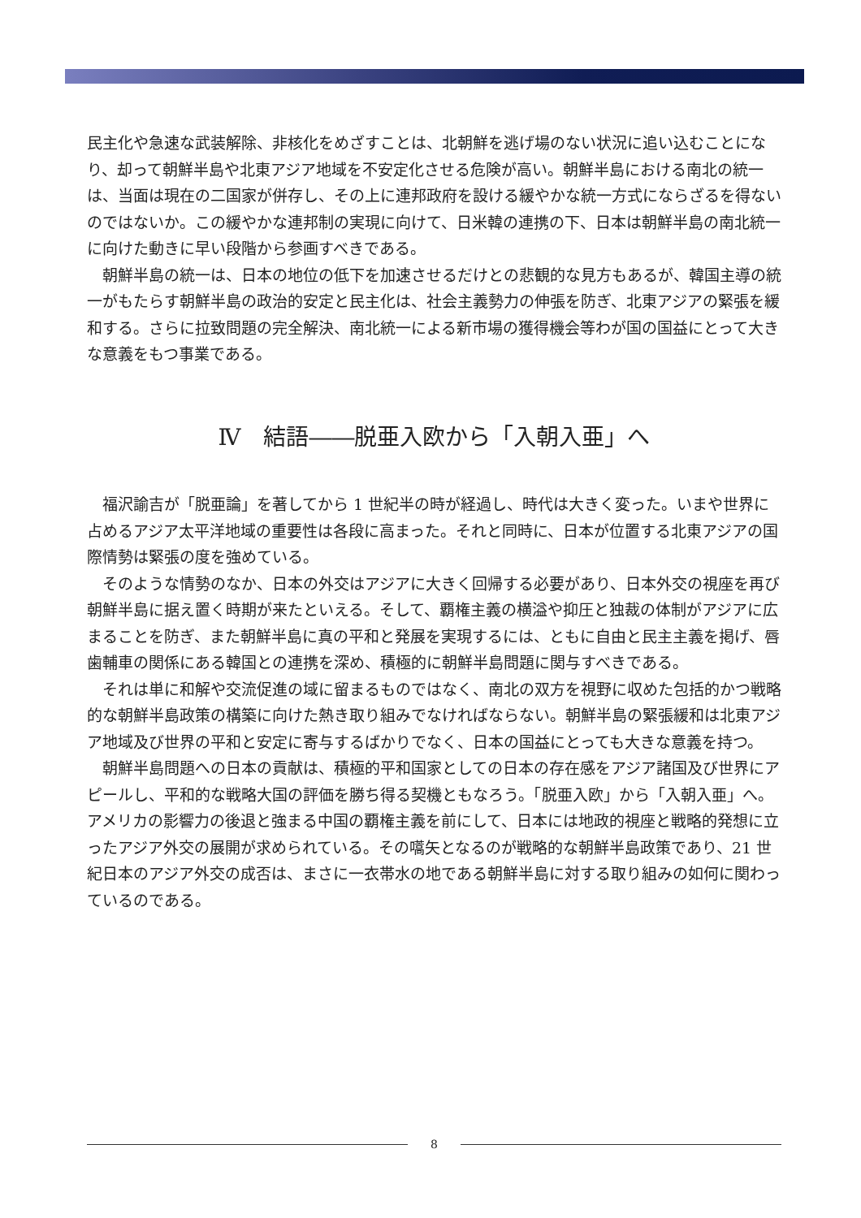民主化や急速な武装解除、非核化をめざすことは、北朝鮮を逃げ場のない状況に追い込むことになり、却って朝鮮半島や北東アジア地域を不安定化させる危険が高い。朝鮮半島における南北の統一は、当面は現在の二国家が併存し、その上に連邦政府を設ける緩やかな統一方式にならざるを得ないのではないか。この緩やかな連邦制の実現に向けて、日米韓の連携の下、日本は朝鮮半島の南北統一に向けた動きに早い段階から参画すべきである。
　朝鮮半島の統一は、日本の地位の低下を加速させるだけとの悲観的な見方もあるが、韓国主導の統一がもたらす朝鮮半島の政治的安定と民主化は、社会主義勢力の伸張を防ぎ、北東アジアの緊張を緩和する。さらに拉致問題の完全解決、南北統一による新市場の獲得機会等わが国の国益にとって大きな意義をもつ事業である。
Ⅳ　結語――脱亜入欧から「入朝入亜」へ
　福沢諭吉が「脱亜論」を著してから 1 世紀半の時が経過し、時代は大きく変った。いまや世界に占めるアジア太平洋地域の重要性は各段に高まった。それと同時に、日本が位置する北東アジアの国際情勢は緊張の度を強めている。
　そのような情勢のなか、日本の外交はアジアに大きく回帰する必要があり、日本外交の視座を再び朝鮮半島に据え置く時期が来たといえる。そして、覇権主義の横溢や抑圧と独裁の体制がアジアに広まることを防ぎ、また朝鮮半島に真の平和と発展を実現するには、ともに自由と民主主義を掲げ、唇歯輔車の関係にある韓国との連携を深め、積極的に朝鮮半島問題に関与すべきである。
　それは単に和解や交流促進の域に留まるものではなく、南北の双方を視野に収めた包括的かつ戦略的な朝鮮半島政策の構築に向けた熱き取り組みでなければならない。朝鮮半島の緊張緩和は北東アジア地域及び世界の平和と安定に寄与するばかりでなく、日本の国益にとっても大きな意義を持つ。
　朝鮮半島問題への日本の貢献は、積極的平和国家としての日本の存在感をアジア諸国及び世界にアピールし、平和的な戦略大国の評価を勝ち得る契機ともなろう。「脱亜入欧」から「入朝入亜」へ。アメリカの影響力の後退と強まる中国の覇権主義を前にして、日本には地政的視座と戦略的発想に立ったアジア外交の展開が求められている。その嚆矢となるのが戦略的な朝鮮半島政策であり、21 世紀日本のアジア外交の成否は、まさに一衣帯水の地である朝鮮半島に対する取り組みの如何に関わっているのである。
8